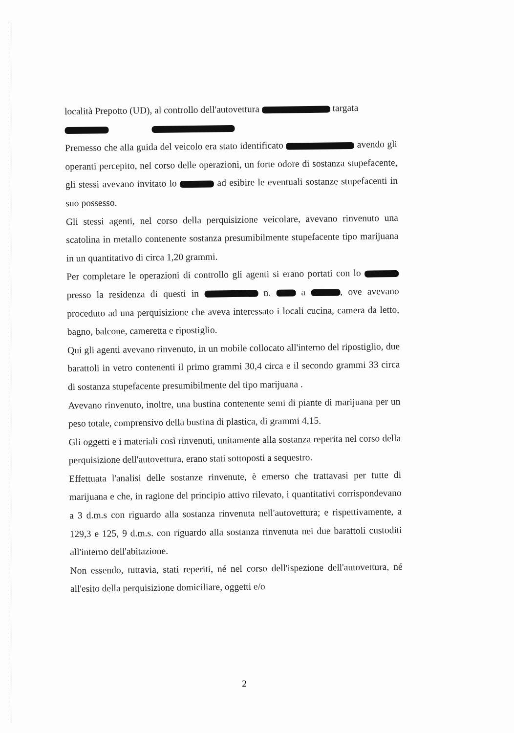località Prepotto (UD), al controllo dell'autovettura targata
Premesso che alla guida del veicolo era stato identificato avendo gli operanti percepito, nel corso delle operazioni, un forte odore di sostanza stupefacente, gli stessi avevano invitato lo ad esibire le eventuali sostanze stupefacenti in suo possesso.
Gli stessi agenti, nel corso della perquisizione veicolare, avevano rinvenuto una scatolina in metallo contenente sostanza presumibilmente stupefacente tipo marijuana in un quantitativo di circa 1,20 grammi.
Per completare le operazioni di controllo gli agenti si erano portati con lo presso la residenza di questi in n. a , ove avevano proceduto ad una perquisizione che aveva interessato i locali cucina, camera da letto, bagno, balcone, cameretta e ripostiglio.
Qui gli agenti avevano rinvenuto, in un mobile collocato all'interno del ripostiglio, due barattoli in vetro contenenti il primo grammi 30,4 circa e il secondo grammi 33 circa di sostanza stupefacente presumibilmente del tipo marijuana .
Avevano rinvenuto, inoltre, una bustina contenente semi di piante di marijuana per un peso totale, comprensivo della bustina di plastica, di grammi 4,15.
Gli oggetti e i materiali così rinvenuti, unitamente alla sostanza reperita nel corso della perquisizione dell'autovettura, erano stati sottoposti a sequestro.
Effettuata l'analisi delle sostanze rinvenute, è emerso che trattavasi per tutte di marijuana e che, in ragione del principio attivo rilevato, i quantitativi corrispondevano a 3 d.m.s con riguardo alla sostanza rinvenuta nell'autovettura; e rispettivamente, a 129,3 e 125, 9 d.m.s. con riguardo alla sostanza rinvenuta nei due barattoli custoditi all'interno dell'abitazione.
Non essendo, tuttavia, stati reperiti, né nel corso dell'ispezione dell'autovettura, né all'esito della perquisizione domiciliare, oggetti e/o
2